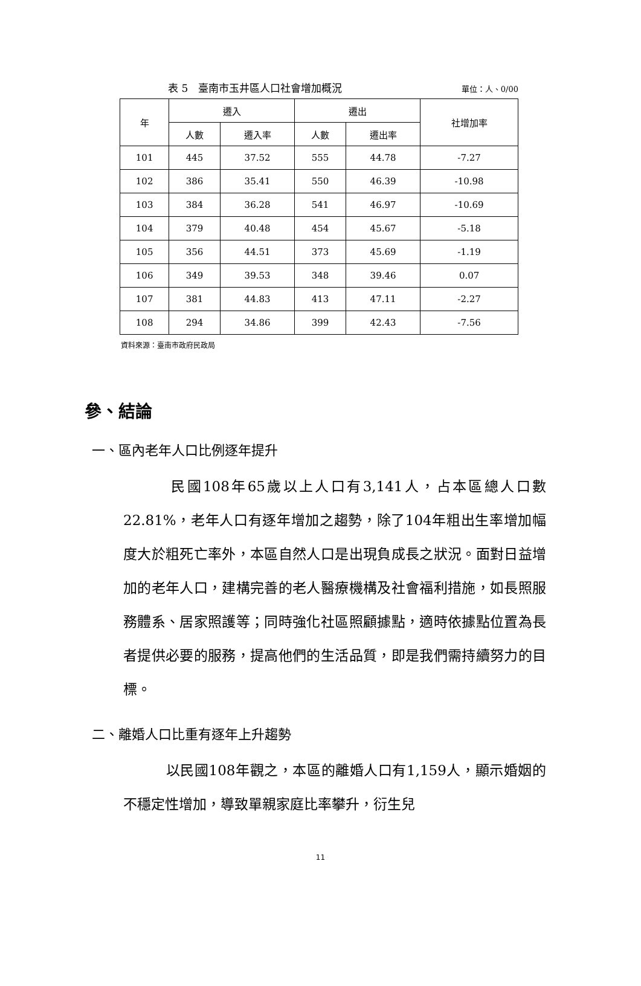表 5　臺南市玉井區人口社會增加概況 單位：人、0/00
| 年 | 遷入 | | 遷出 | | 社增加率 |
| --- | --- | --- | --- | --- | --- |
| | 人數 | 遷入率 | 人數 | 遷出率 | |
| 101 | 445 | 37.52 | 555 | 44.78 | -7.27 |
| 102 | 386 | 35.41 | 550 | 46.39 | -10.98 |
| 103 | 384 | 36.28 | 541 | 46.97 | -10.69 |
| 104 | 379 | 40.48 | 454 | 45.67 | -5.18 |
| 105 | 356 | 44.51 | 373 | 45.69 | -1.19 |
| 106 | 349 | 39.53 | 348 | 39.46 | 0.07 |
| 107 | 381 | 44.83 | 413 | 47.11 | -2.27 |
| 108 | 294 | 34.86 | 399 | 42.43 | -7.56 |
資料來源：臺南市政府民政局
參、結論
一、區內老年人口比例逐年提升
　　　民國108年65歲以上人口有3,141人，占本區總人口數22.81%，老年人口有逐年增加之趨勢，除了104年粗出生率增加幅度大於粗死亡率外，本區自然人口是出現負成長之狀況。面對日益增加的老年人口，建構完善的老人醫療機構及社會福利措施，如長照服務體系、居家照護等；同時強化社區照顧據點，適時依據點位置為長者提供必要的服務，提高他們的生活品質，即是我們需持續努力的目標。
二、離婚人口比重有逐年上升趨勢
　　　以民國108年觀之，本區的離婚人口有1,159人，顯示婚姻的不穩定性增加，導致單親家庭比率攀升，衍生兒
11